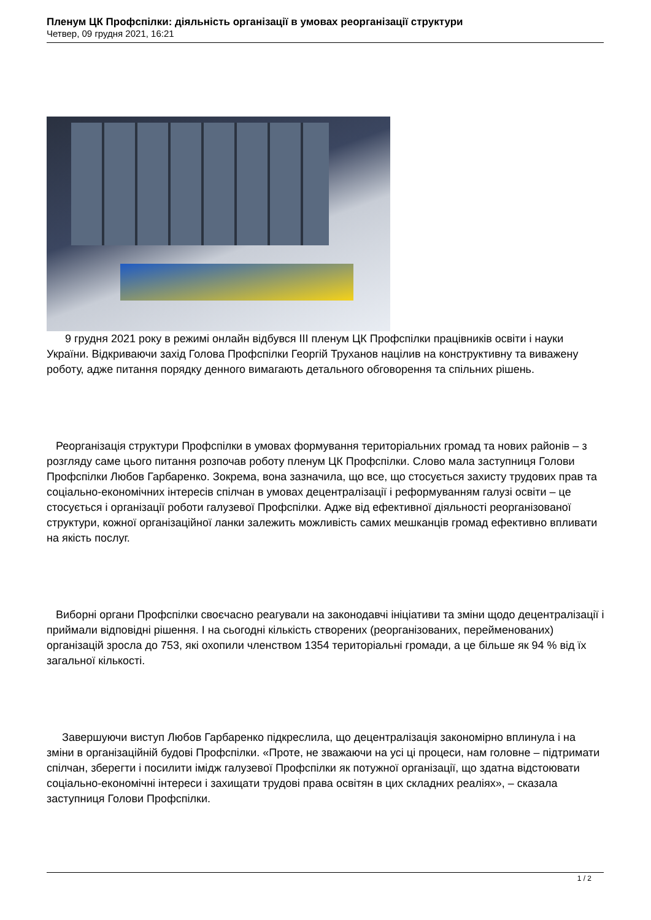Пленум ЦК Профспілки: діяльність організації в умовах реорганізації структури
Четвер, 09 грудня 2021, 16:21
9 грудня 2021 року в режимі онлайн відбувся ІІІ пленум ЦК Профспілки працівників освіти і науки України. Відкриваючи захід Голова Профспілки Георгій Труханов націлив на конструктивну та виважену роботу, адже питання порядку денного вимагають детального обговорення та спільних рішень.
Реорганізація структури Профспілки в умовах формування територіальних громад та нових районів – з розгляду саме цього питання розпочав роботу пленум ЦК Профспілки. Слово мала заступниця Голови Профспілки Любов Гарбаренко. Зокрема, вона зазначила, що все, що стосується захисту трудових прав та соціально-економічних інтересів спілчан в умовах децентралізації і реформуванням галузі освіти – це стосується і організації роботи галузевої Профспілки. Адже від ефективної діяльності реорганізованої структури, кожної організаційної ланки залежить можливість самих мешканців громад ефективно впливати на якість послуг.
Виборні органи Профспілки своєчасно реагували на законодавчі ініціативи та зміни щодо децентралізації і приймали відповідні рішення. І на сьогодні кількість створених (реорганізованих, перейменованих) організацій зросла до 753, які охопили членством 1354 територіальні громади, а це більше як 94 % від їх загальної кількості.
Завершуючи виступ Любов Гарбаренко підкреслила, що децентралізація закономірно вплинула і на зміни в організаційній будові Профспілки. «Проте, не зважаючи на усі ці процеси, нам головне – підтримати спілчан, зберегти і посилити імідж галузевої Профспілки як потужної організації, що здатна відстоювати соціально-економічні інтереси і захищати трудові права освітян в цих складних реаліях», – сказала заступниця Голови Профспілки.
1 / 2